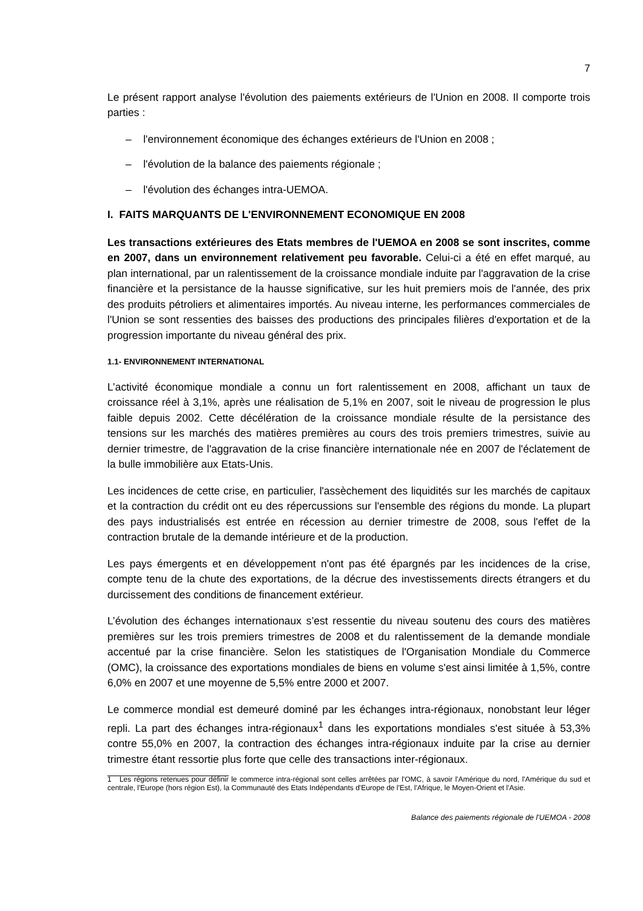7
Le présent rapport analyse l'évolution des paiements extérieurs de l'Union en 2008. Il comporte trois parties :
– l'environnement économique des échanges extérieurs de l'Union en 2008 ;
– l'évolution de la balance des paiements régionale ;
– l'évolution des échanges intra-UEMOA.
I. FAITS MARQUANTS DE L'ENVIRONNEMENT ECONOMIQUE EN 2008
Les transactions extérieures des Etats membres de l'UEMOA en 2008 se sont inscrites, comme en 2007, dans un environnement relativement peu favorable. Celui-ci a été en effet marqué, au plan international, par un ralentissement de la croissance mondiale induite par l'aggravation de la crise financière et la persistance de la hausse significative, sur les huit premiers mois de l'année, des prix des produits pétroliers et alimentaires importés. Au niveau interne, les performances commerciales de l'Union se sont ressenties des baisses des productions des principales filières d'exportation et de la progression importante du niveau général des prix.
1.1- ENVIRONNEMENT INTERNATIONAL
L’activité économique mondiale a connu un fort ralentissement en 2008, affichant un taux de croissance réel à 3,1%, après une réalisation de 5,1% en 2007, soit le niveau de progression le plus faible depuis 2002. Cette décélération de la croissance mondiale résulte de la persistance des tensions sur les marchés des matières premières au cours des trois premiers trimestres, suivie au dernier trimestre, de l'aggravation de la crise financière internationale née en 2007 de l'éclatement de la bulle immobilière aux Etats-Unis.
Les incidences de cette crise, en particulier, l'assèchement des liquidités sur les marchés de capitaux et la contraction du crédit ont eu des répercussions sur l'ensemble des régions du monde. La plupart des pays industrialisés est entrée en récession au dernier trimestre de 2008, sous l'effet de la contraction brutale de la demande intérieure et de la production.
Les pays émergents et en développement n'ont pas été épargnés par les incidences de la crise, compte tenu de la chute des exportations, de la décrue des investissements directs étrangers et du durcissement des conditions de financement extérieur.
L’évolution des échanges internationaux s’est ressentie du niveau soutenu des cours des matières premières sur les trois premiers trimestres de 2008 et du ralentissement de la demande mondiale accentué par la crise financière. Selon les statistiques de l'Organisation Mondiale du Commerce (OMC), la croissance des exportations mondiales de biens en volume s'est ainsi limitée à 1,5%, contre 6,0% en 2007 et une moyenne de 5,5% entre 2000 et 2007.
Le commerce mondial est demeuré dominé par les échanges intra-régionaux, nonobstant leur léger repli. La part des échanges intra-régionaux<sup>1</sup> dans les exportations mondiales s'est située à 53,3% contre 55,0% en 2007, la contraction des échanges intra-régionaux induite par la crise au dernier trimestre étant ressortie plus forte que celle des transactions inter-régionaux.
1 Les régions retenues pour définir le commerce intra-régional sont celles arrêtées par l'OMC, à savoir l'Amérique du nord, l'Amérique du sud et centrale, l'Europe (hors région Est), la Communauté des Etats Indépendants d'Europe de l'Est, l'Afrique, le Moyen-Orient et l'Asie.
Balance des paiements régionale de l'UEMOA - 2008